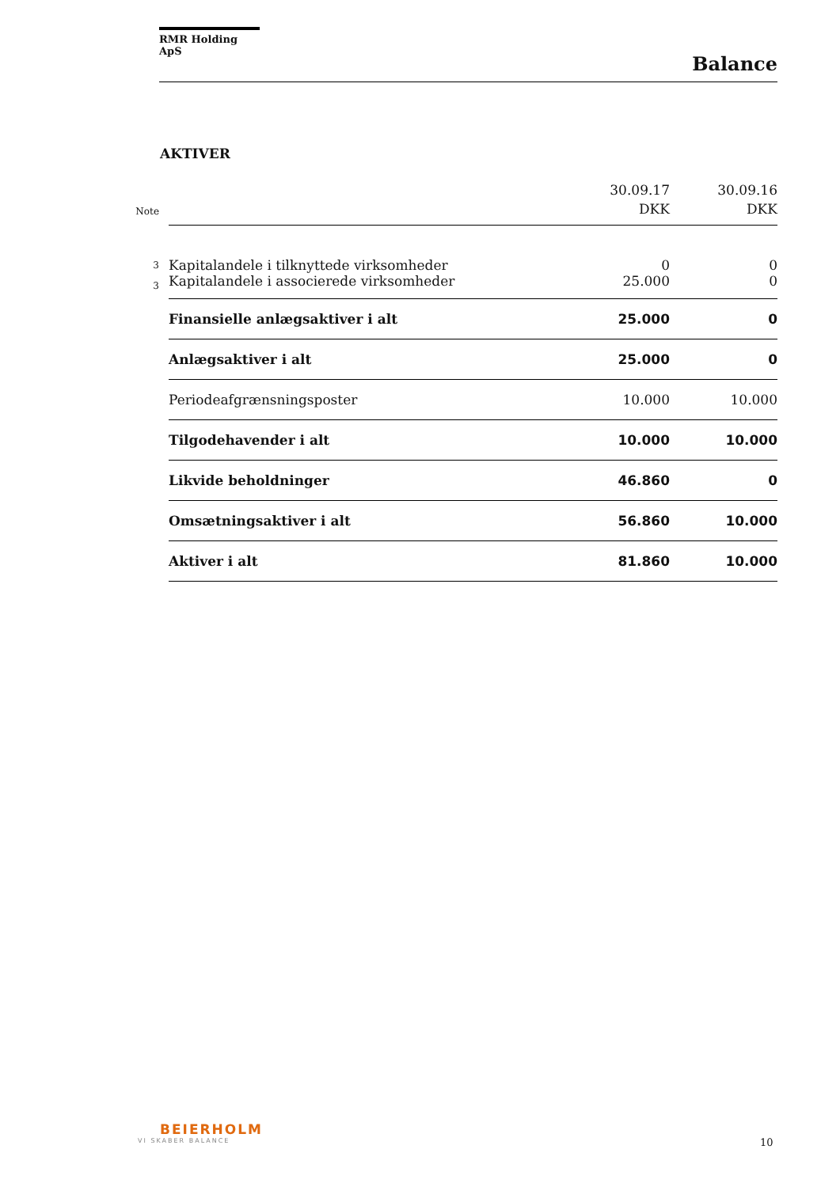RMR Holding ApS
Balance
AKTIVER
| Note | | 30.09.17 DKK | 30.09.16 DKK |
| --- | --- | --- | --- |
| 3 | Kapitalandele i tilknyttede virksomheder | 0 | 0 |
| 3 | Kapitalandele i associerede virksomheder | 25.000 | 0 |
| | Finansielle anlægsaktiver i alt | 25.000 | 0 |
| | Anlægsaktiver i alt | 25.000 | 0 |
| | Periodeafgrænsningsposter | 10.000 | 10.000 |
| | Tilgodehavender i alt | 10.000 | 10.000 |
| | Likvide beholdninger | 46.860 | 0 |
| | Omsætningsaktiver i alt | 56.860 | 10.000 |
| | Aktiver i alt | 81.860 | 10.000 |
BEIERHOLM
VI SKABER BALANCE
10